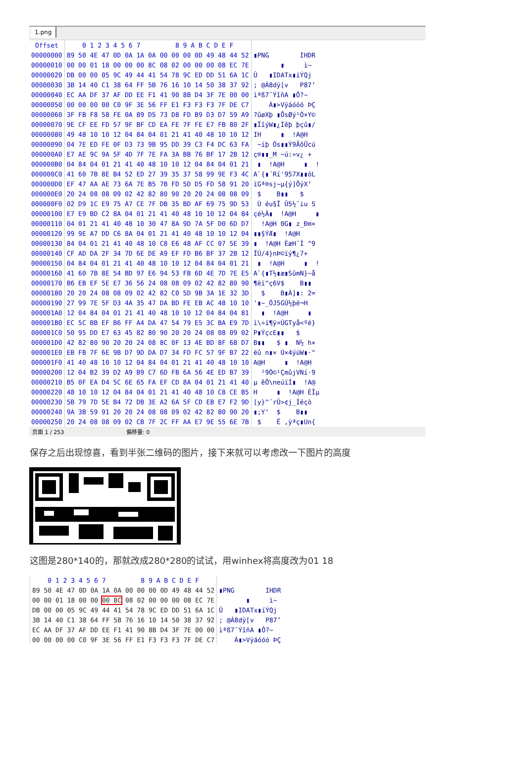1.png
| Offset | 0 1 2 3 4 5 6 7 | 8 9 A B C D E F | |
| --- | --- | --- | --- |
| 00000000 | 89 50 4E 47 0D 0A 1A 0A | 00 00 00 0D 49 48 44 52 | ▮PNG IHDR |
| 00000010 | 00 00 01 18 00 00 00 8C | 08 02 00 00 00 08 EC 7E | ▮ ì~ |
| 00000020 | DB 00 00 05 9C 49 44 41 | 54 78 9C ED DD 51 6A 1C | Û ▮IDATx▮íÝQj |
| 00000030 | 3B 14 40 C1 38 64 FF 5B | 76 16 10 14 50 38 37 92 | ; @Á8dÿ[v P87’ |
| 00000040 | EC AA DF 37 AF DD EE F1 | 41 90 8B D4 3F 7E 00 00 | ìªß7¯ÝîñA ▮Ô?~ |
| 00000050 | 00 00 00 00 C0 9F 3E 56 | FF E1 F3 F3 F3 7F DE C7 | À▮>Vÿáóóó ÞÇ |
| 00000060 | 3F FB F8 58 FE 0A 89 D5 | 73 D8 FD B9 D3 D7 59 A9 | ?ûøXþ ▮ÕsØý¹Ó×Y© |
| 00000070 | 9E CF EE FD 57 9F BF CD | EA FE 7F FE E7 FB 80 2F | ▮ÏîýW▮¿Íêþ þçû▮/ |
| 00000080 | 49 48 10 10 12 04 84 04 | 01 21 41 40 48 10 10 12 | IH ▮ !A@H |
| 00000090 | 04 7E ED FE 0F D3 73 9B | 95 DD 39 C3 F4 DC 63 FA | ~íþ Ós▮▮Ý9ÃôÜcú |
| 000000A0 | E7 AE 9C 9A 5F 4D 7F 7E | FA 3A BB 76 BF 17 2B 12 | ç®▮▮_M ~ú:»v¿ + |
| 000000B0 | 04 84 04 01 21 41 40 48 | 10 10 12 04 84 04 01 21 | ▮ !A@H ▮ ! |
| 000000C0 | 41 60 7B 8E B4 52 ED 27 | 39 35 37 58 99 9E F3 4C | A`{▮´Rí'957X▮▮óL |
| 000000D0 | EF 47 AA AE 73 6A 7E B5 | 7B FD 5D D5 FD 58 91 20 | ïGª®sj~µ{ý]ÕýX‘ |
| 000000E0 | 20 24 08 08 09 02 42 82 | 80 90 20 20 24 08 08 09 | $ B▮▮ $ |
| 000000F0 | 02 D9 1C E9 75 A7 CE 7F | DB 35 BD AF 69 75 9D 53 | Ù éu§Î Û5½¯iu S |
| 00000100 | E7 E9 BD C2 8A 04 01 21 | 41 40 48 10 10 12 04 84 | çé½Â▮ !A@H ▮ |
| 00000110 | 04 01 21 41 40 48 10 30 | 47 8A 9D 7A 5F D0 6D D7 | !A@H 0G▮ z_Ðm× |
| 00000120 | 99 9E A7 DD C6 8A 04 01 | 21 41 40 48 10 10 12 04 | ▮▮§ÝÆ▮ !A@H |
| 00000130 | 84 04 01 21 41 40 48 10 | C8 E6 48 AF CC 07 5E 39 | ▮ !A@H ÈæH¯Ì ^9 |
| 00000140 | CF AD DA 2F 34 7D 6E DE | A9 EF FD B6 BF 37 2B 12 | Ï­Ú/4}nÞ©ïý¶¿7+ |
| 00000150 | 04 84 04 01 21 41 40 48 | 10 10 12 04 84 04 01 21 | ▮ !A@H ▮ ! |
| 00000160 | 41 60 7B 8E 54 BD 97 E6 | 94 53 FB 6D 4E 7D 7E E5 | A`{▮T½▮æ▮SûmN}~å |
| 00000170 | B6 EB EF 5E E7 36 56 24 | 08 08 09 02 42 82 80 90 | ¶ëï^ç6V$ B▮▮ |
| 00000180 | 20 20 24 08 08 09 02 42 | 82 C0 5D 9B 3A 1E 32 3D | $ B▮À]▮: 2= |
| 00000190 | 27 99 7E 5F D3 4A 35 47 | DA BD FE EB AC 48 10 10 | '▮~_ÓJ5GÚ½þë¬H |
| 000001A0 | 12 04 84 04 01 21 41 40 | 48 10 10 12 04 84 04 81 | ▮ !A@H ▮ |
| 000001B0 | EC 5C BB EF B6 FF A4 DA | 47 54 79 E5 3C BA E9 7D | ì\»ï¶ÿ¤ÚGTyå<ºé} |
| 000001C0 | 50 95 DD E7 63 45 82 80 | 90 20 20 24 08 08 09 02 | P▮ÝçcE▮▮ $ |
| 000001D0 | 42 82 80 90 20 20 24 08 | 8C 0F 13 4E BD 8F 68 D7 | B▮▮ $ ▮ N½ h× |
| 000001E0 | EB FB 7F 6E 9B D7 9D DA | D7 34 FD FC 57 9F B7 22 | ëû n▮× Ú×4ýüW▮·" |
| 000001F0 | 41 40 48 10 10 12 04 84 | 04 01 21 41 40 48 10 10 | A@H ▮ !A@H |
| 00000200 | 12 04 B2 39 D2 A9 B9 C7 | 6D FB 6A 56 4E ED B7 39 | ²9Ò©¹ÇmûjVNí·9 |
| 00000210 | B5 0F EA D4 5C 6E 65 FA | EF CD 8A 04 01 21 41 40 | µ êÔ\neúïÍ▮ !A@ |
| 00000220 | 48 10 10 12 04 84 04 01 | 21 41 40 48 10 C8 CE B5 | H ▮ !A@H ÈÎµ |
| 00000230 | 5B 79 7D 5E B4 72 DB 3E | A2 6A 5F CD EB E7 F2 9D | [y}^´rÛ>¢j_Íëçò |
| 00000240 | 9A 3B 59 91 20 20 24 08 | 08 09 02 42 82 80 90 20 | ▮;Y‘ $ B▮▮ |
| 00000250 | 20 24 08 08 09 02 CB 7F | 2C FF AA E7 9E 55 6E 7B | $ Ë ,ÿªç▮Un{ |
页面 1 / 253 偏移量: 0
保存之后出现惊喜，看到半张二维码的图片，接下来就可以考虑改一下图片的高度
这图是280*140的，那就改成280*280的试试，用winhex将高度改为01 18
| 0 1 2 3 4 5 6 7 | 8 9 A B C D E F | |
| --- | --- | --- |
| 89 50 4E 47 0D 0A 1A 0A | 00 00 00 0D 49 48 44 52 | ▮PNG IHDR |
| 00 00 01 18 00 00 00 8C | 08 02 00 00 00 08 EC 7E | ▮ ì~ |
| DB 00 00 05 9C 49 44 41 | 54 78 9C ED DD 51 6A 1C | Û ▮IDATx▮íÝQj |
| 3B 14 40 C1 38 64 FF 5B | 76 16 10 14 50 38 37 92 | ; @Á8dÿ[v P87’ |
| EC AA DF 37 AF DD EE F1 | 41 90 8B D4 3F 7E 00 00 | ìªß7¯ÝîñA ▮Ô?~ |
| 00 00 00 00 C0 9F 3E 56 | FF E1 F3 F3 F3 7F DE C7 | À▮>Vÿáóóó ÞÇ |